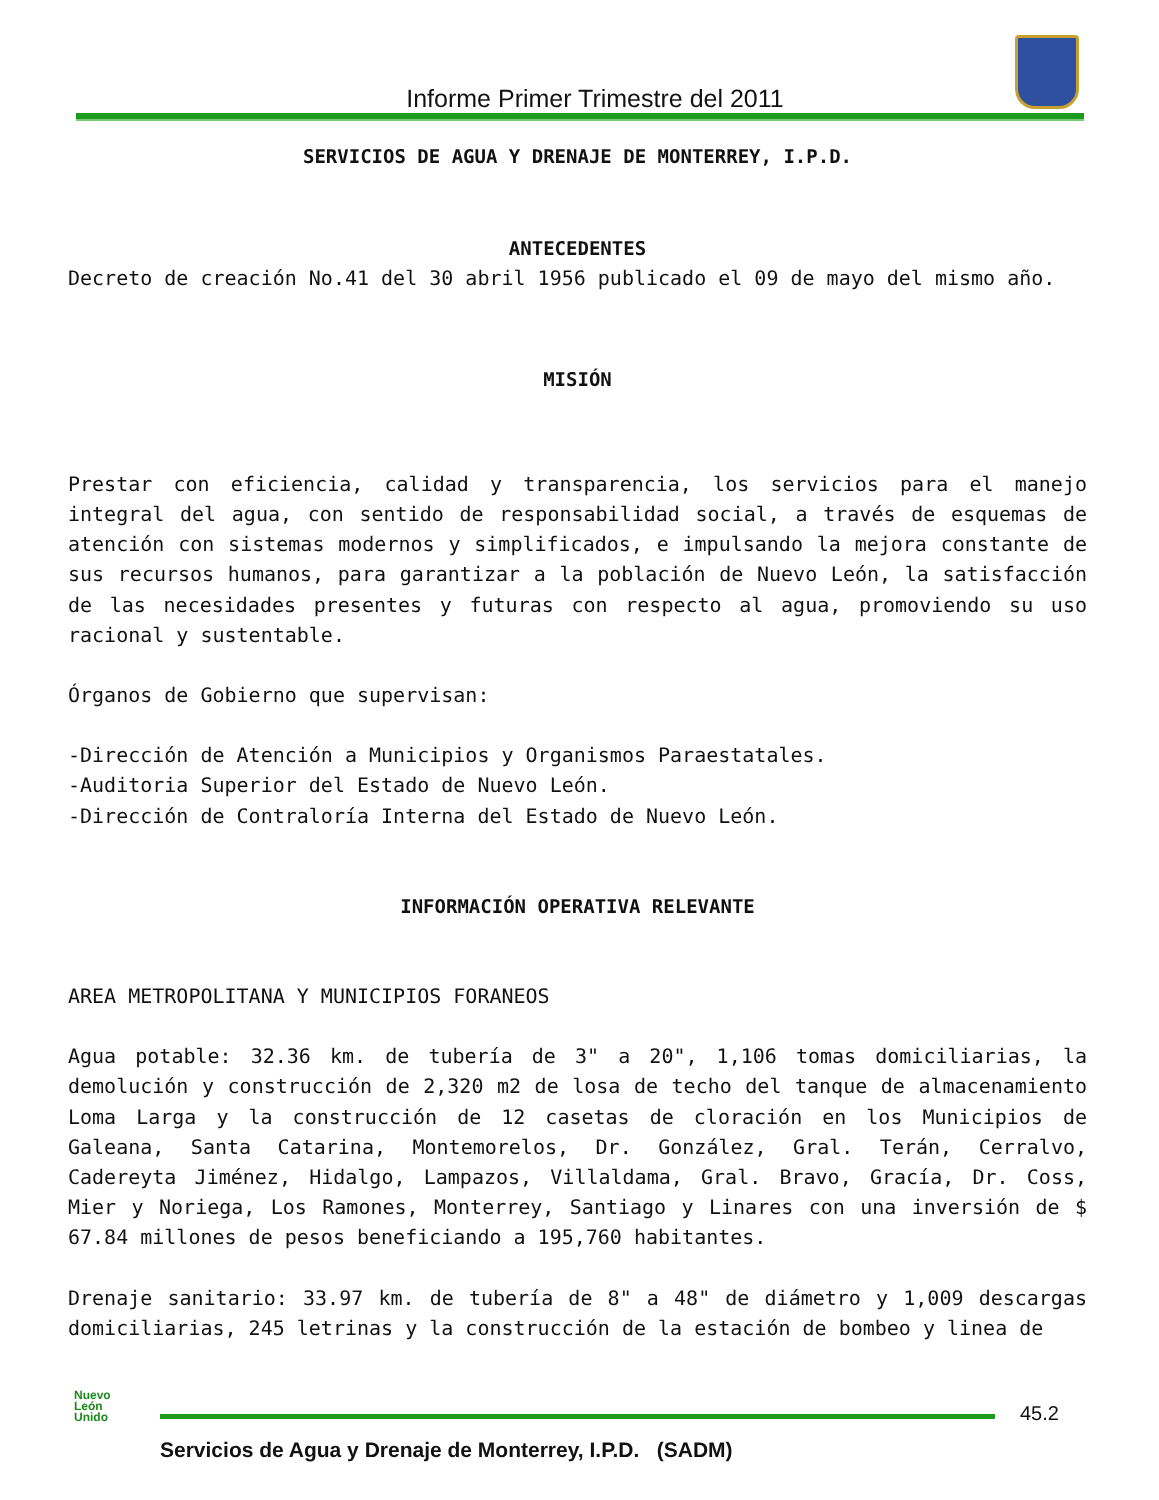Informe Primer Trimestre del 2011
SERVICIOS DE AGUA Y DRENAJE DE MONTERREY, I.P.D.
ANTECEDENTES
Decreto de creación No.41 del 30 abril 1956 publicado el 09 de mayo del mismo año.
MISIÓN
Prestar con eficiencia, calidad y transparencia, los servicios para el manejo integral del agua, con sentido de responsabilidad social, a través de esquemas de atención con sistemas modernos y simplificados, e impulsando la mejora constante de sus recursos humanos, para garantizar a la población de Nuevo León, la satisfacción de las necesidades presentes y futuras con respecto al agua, promoviendo su uso racional y sustentable.
Órganos de Gobierno que supervisan:
-Dirección de Atención a Municipios y Organismos Paraestatales.
-Auditoria Superior del Estado de Nuevo León.
-Dirección de Contraloría Interna del Estado de Nuevo León.
INFORMACIÓN OPERATIVA RELEVANTE
AREA METROPOLITANA Y MUNICIPIOS FORANEOS
Agua potable: 32.36 km. de tubería de 3" a 20", 1,106 tomas domiciliarias, la demolución y construcción de 2,320 m2 de losa de techo del tanque de almacenamiento Loma Larga y la construcción de 12 casetas de cloración en los Municipios de Galeana, Santa Catarina, Montemorelos, Dr. González, Gral. Terán, Cerralvo, Cadereyta Jiménez, Hidalgo, Lampazos, Villaldama, Gral. Bravo, Gracía, Dr. Coss, Mier y Noriega, Los Ramones, Monterrey, Santiago y Linares con una inversión de $ 67.84 millones de pesos beneficiando a 195,760 habitantes.
Drenaje sanitario: 33.97 km. de tubería de 8" a 48" de diámetro y 1,009 descargas domiciliarias, 245 letrinas y la construcción de la estación de bombeo y linea de
Nuevo
León
Unido
45.2
Servicios de Agua y Drenaje de Monterrey, I.P.D. (SADM)